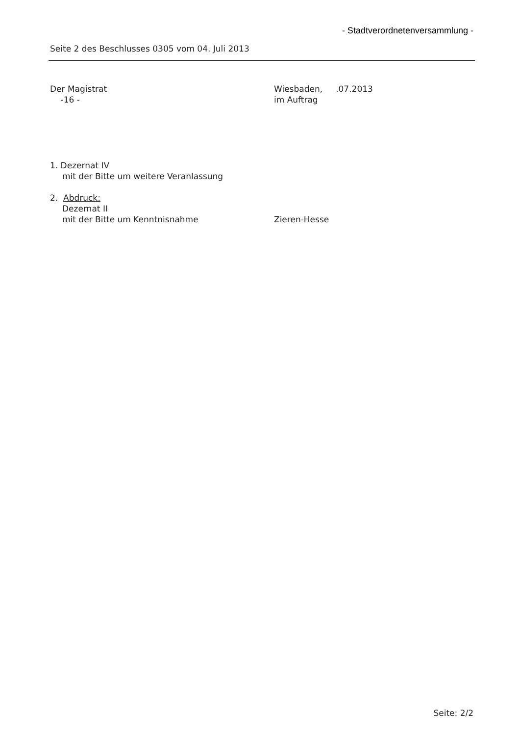- Stadtverordnetenversammlung -
Seite 2 des Beschlusses 0305 vom 04. Juli 2013
Der Magistrat
-16 -
Wiesbaden, .07.2013
im Auftrag
1. Dezernat IV
mit der Bitte um weitere Veranlassung
2. Abdruck:
Dezernat II
mit der Bitte um Kenntnisnahme Zieren-Hesse
Seite: 2/2